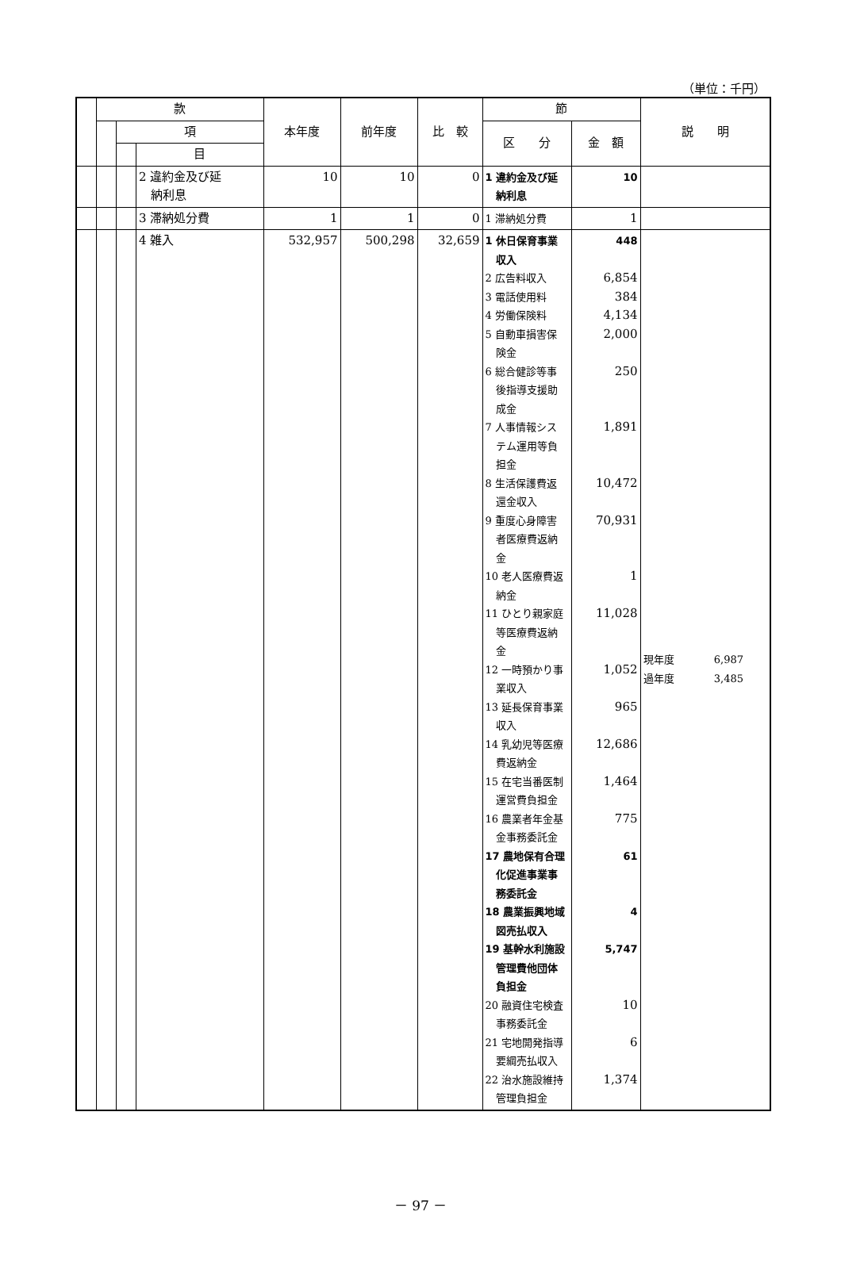（単位：千円）
| | 款 | | | 本年度 | 前年度 | 比 較 | 節 | | 説 明 |
| --- | --- | --- | --- | --- | --- | --- | --- | --- | --- |
| | | 項 | | | | | 区 分 | 金 額 | |
| | | | 目 | | | | | | |
| | | | 2 違約金及び延 納利息 | 10 | 10 | 0 | 1 違約金及び延 納利息 | 10 | |
| | | | 3 滞納処分費 | 1 | 1 | 0 | 1 滞納処分費 | 1 | |
| | | | 4 雑入 | 532,957 | 500,298 | 32,659 | 1 休日保育事業 収入 2 広告料収入 3 電話使用料 4 労働保険料 5 自動車損害保 険金 6 総合健診等事 後指導支援助 成金 7 人事情報シス テム運用等負 担金 8 生活保護費返 還金収入 9 重度心身障害 者医療費返納 金 10 老人医療費返 納金 11 ひとり親家庭 等医療費返納 金 12 一時預かり事 業収入 13 延長保育事業 収入 14 乳幼児等医療 費返納金 15 在宅当番医制 運営費負担金 16 農業者年金基 金事務委託金 17 農地保有合理 化促進事業事 務委託金 18 農業振興地域 図売払収入 19 基幹水利施設 管理費他団体 負担金 20 融資住宅検査 事務委託金 21 宅地開発指導 要綱売払収入 22 治水施設維持 管理負担金 | 448 6,854 384 4,134 2,000 250 1,891 10,472 70,931 1 11,028 1,052 965 12,686 1,464 775 61 4 5,747 10 6 1,374 | 現年度 6,987 過年度 3,485 |
－ 97 －